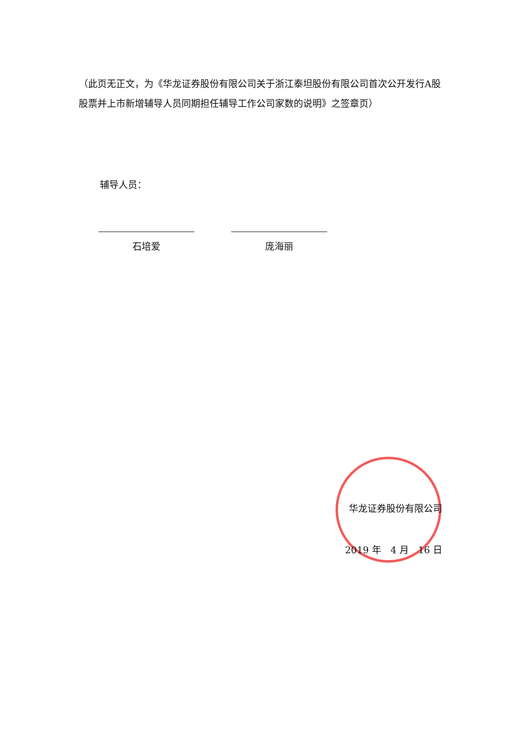（此页无正文，为《华龙证券股份有限公司关于浙江泰坦股份有限公司首次公开发行A股股票并上市新增辅导人员同期担任辅导工作公司家数的说明》之签章页）
辅导人员：
石培爱 庞海丽
华龙证券股份有限公司
2019 年　4 月　16 日